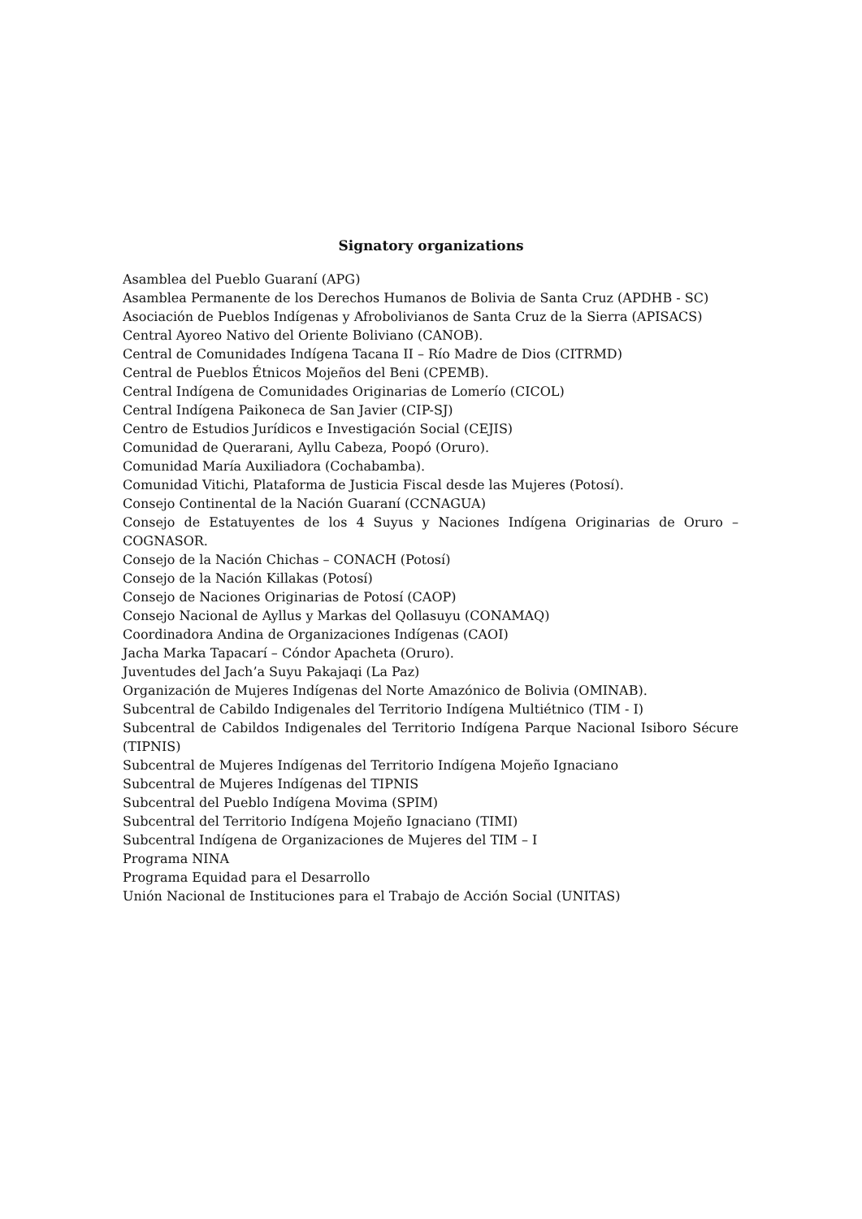Signatory organizations
Asamblea del Pueblo Guaraní (APG)
Asamblea Permanente de los Derechos Humanos de Bolivia de Santa Cruz (APDHB - SC)
Asociación de Pueblos Indígenas y Afrobolivianos de Santa Cruz de la Sierra (APISACS)
Central Ayoreo Nativo del Oriente Boliviano (CANOB).
Central de Comunidades Indígena Tacana II – Río Madre de Dios (CITRMD)
Central de Pueblos Étnicos Mojeños del Beni (CPEMB).
Central Indígena de Comunidades Originarias de Lomerío (CICOL)
Central Indígena Paikoneca de San Javier (CIP-SJ)
Centro de Estudios Jurídicos e Investigación Social (CEJIS)
Comunidad de Querarani, Ayllu Cabeza, Poopó (Oruro).
Comunidad María Auxiliadora (Cochabamba).
Comunidad Vitichi, Plataforma de Justicia Fiscal desde las Mujeres (Potosí).
Consejo Continental de la Nación Guaraní (CCNAGUA)
Consejo de Estatuyentes de los 4 Suyus y Naciones Indígena Originarias de Oruro – COGNASOR.
Consejo de la Nación Chichas – CONACH (Potosí)
Consejo de la Nación Killakas (Potosí)
Consejo de Naciones Originarias de Potosí (CAOP)
Consejo Nacional de Ayllus y Markas del Qollasuyu (CONAMAQ)
Coordinadora Andina de Organizaciones Indígenas (CAOI)
Jacha Marka Tapacarí – Cóndor Apacheta (Oruro).
Juventudes del Jach’a Suyu Pakajaqi (La Paz)
Organización de Mujeres Indígenas del Norte Amazónico de Bolivia (OMINAB).
Subcentral de Cabildo Indigenales del Territorio Indígena Multiétnico (TIM - I)
Subcentral de Cabildos Indigenales del Territorio Indígena Parque Nacional Isiboro Sécure (TIPNIS)
Subcentral de Mujeres Indígenas del Territorio Indígena Mojeño Ignaciano
Subcentral de Mujeres Indígenas del TIPNIS
Subcentral del Pueblo Indígena Movima (SPIM)
Subcentral del Territorio Indígena Mojeño Ignaciano (TIMI)
Subcentral Indígena de Organizaciones de Mujeres del TIM – I
Programa NINA
Programa Equidad para el Desarrollo
Unión Nacional de Instituciones para el Trabajo de Acción Social (UNITAS)